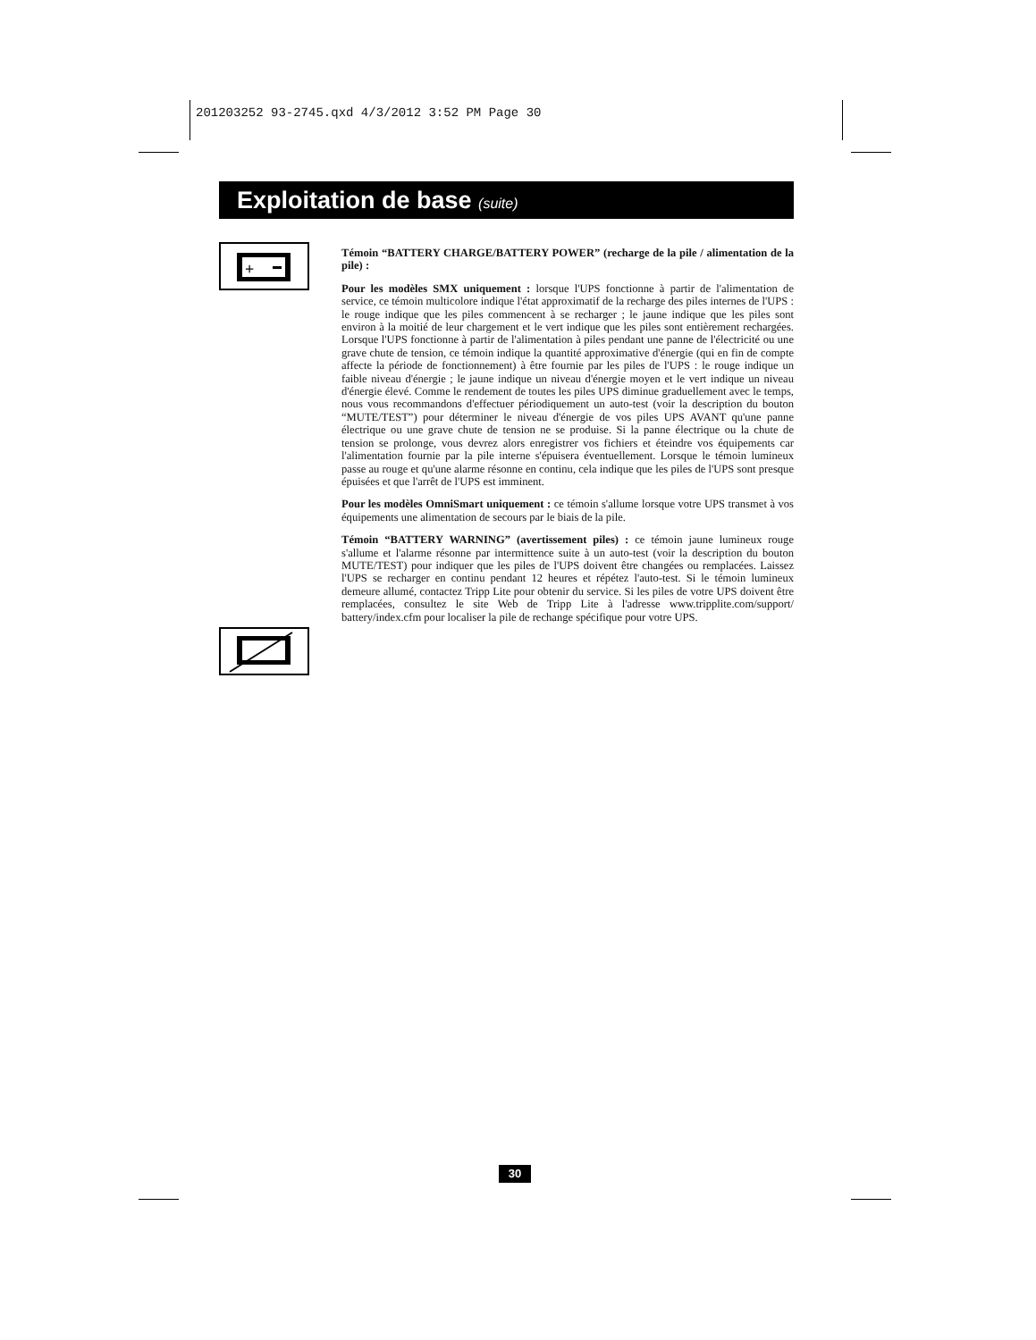201203252 93-2745.qxd 4/3/2012 3:52 PM Page 30
Exploitation de base (suite)
+
Témoin “BATTERY CHARGE/BATTERY POWER” (recharge de la pile / alimentation de la pile) :
Pour les modèles SMX uniquement : lorsque l'UPS fonctionne à partir de l'alimentation de service, ce témoin multicolore indique l'état approximatif de la recharge des piles internes de l'UPS : le rouge indique que les piles commencent à se recharger ; le jaune indique que les piles sont environ à la moitié de leur chargement et le vert indique que les piles sont entièrement rechargées. Lorsque l'UPS fonctionne à partir de l'alimentation à piles pendant une panne de l'électricité ou une grave chute de tension, ce témoin indique la quantité approximative d'énergie (qui en fin de compte affecte la période de fonctionnement) à être fournie par les piles de l'UPS : le rouge indique un faible niveau d'énergie ; le jaune indique un niveau d'énergie moyen et le vert indique un niveau d'énergie élevé. Comme le rendement de toutes les piles UPS diminue graduellement avec le temps, nous vous recommandons d'effectuer périodiquement un auto-test (voir la description du bouton “MUTE/TEST”) pour déterminer le niveau d'énergie de vos piles UPS AVANT qu'une panne électrique ou une grave chute de tension ne se produise. Si la panne électrique ou la chute de tension se prolonge, vous devrez alors enregistrer vos fichiers et éteindre vos équipements car l'alimentation fournie par la pile interne s'épuisera éventuellement. Lorsque le témoin lumineux passe au rouge et qu'une alarme résonne en continu, cela indique que les piles de l'UPS sont presque épuisées et que l'arrêt de l'UPS est imminent.
Pour les modèles OmniSmart uniquement : ce témoin s'allume lorsque votre UPS transmet à vos équipements une alimentation de secours par le biais de la pile.
Témoin “BATTERY WARNING” (avertissement piles) : ce témoin jaune lumineux rouge s'allume et l'alarme résonne par intermittence suite à un auto-test (voir la description du bouton MUTE/TEST) pour indiquer que les piles de l'UPS doivent être changées ou remplacées. Laissez l'UPS se recharger en continu pendant 12 heures et répétez l'auto-test. Si le témoin lumineux demeure allumé, contactez Tripp Lite pour obtenir du service. Si les piles de votre UPS doivent être remplacées, consultez le site Web de Tripp Lite à l'adresse www.tripplite.com/support/ battery/index.cfm pour localiser la pile de rechange spécifique pour votre UPS.
30